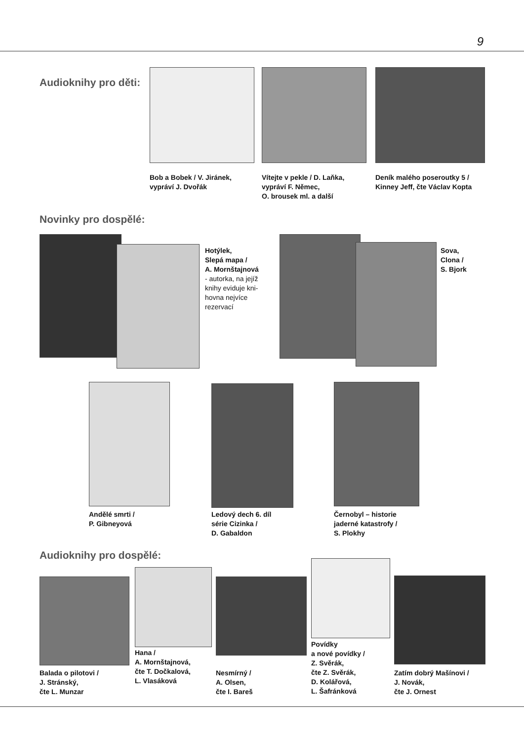9
Audioknihy pro děti:
Bob a Bobek / V. Jiránek,
vypráví J. Dvořák
Vítejte v pekle / D. Laňka,
vypráví F. Němec,
O. brousek ml. a další
Deník malého poseroutky 5 /
Kinney Jeff, čte Václav Kopta
Novinky pro dospělé:
Hotýlek,
Slepá mapa /
A. Mornštajnová
- autorka, na jejíž
knihy eviduje kni-
hovna nejvíce
rezervací
Sova,
Clona /
S. Bjork
Andělé smrti /
P. Gibneyová
Ledový dech 6. díl
série Cizinka /
D. Gabaldon
Černobyl – historie
jaderné katastrofy /
S. Plokhy
Audioknihy pro dospělé:
Balada o pilotovi /
J. Stránský,
čte L. Munzar
Hana /
A. Mornštajnová,
čte T. Dočkalová,
L. Vlasáková
Nesmírný /
A. Olsen,
čte I. Bareš
Povídky
a nové povídky /
Z. Svěrák,
čte Z. Svěrák,
D. Kolářová,
L. Šafránková
Zatím dobrý Mašínovi /
J. Novák,
čte J. Ornest